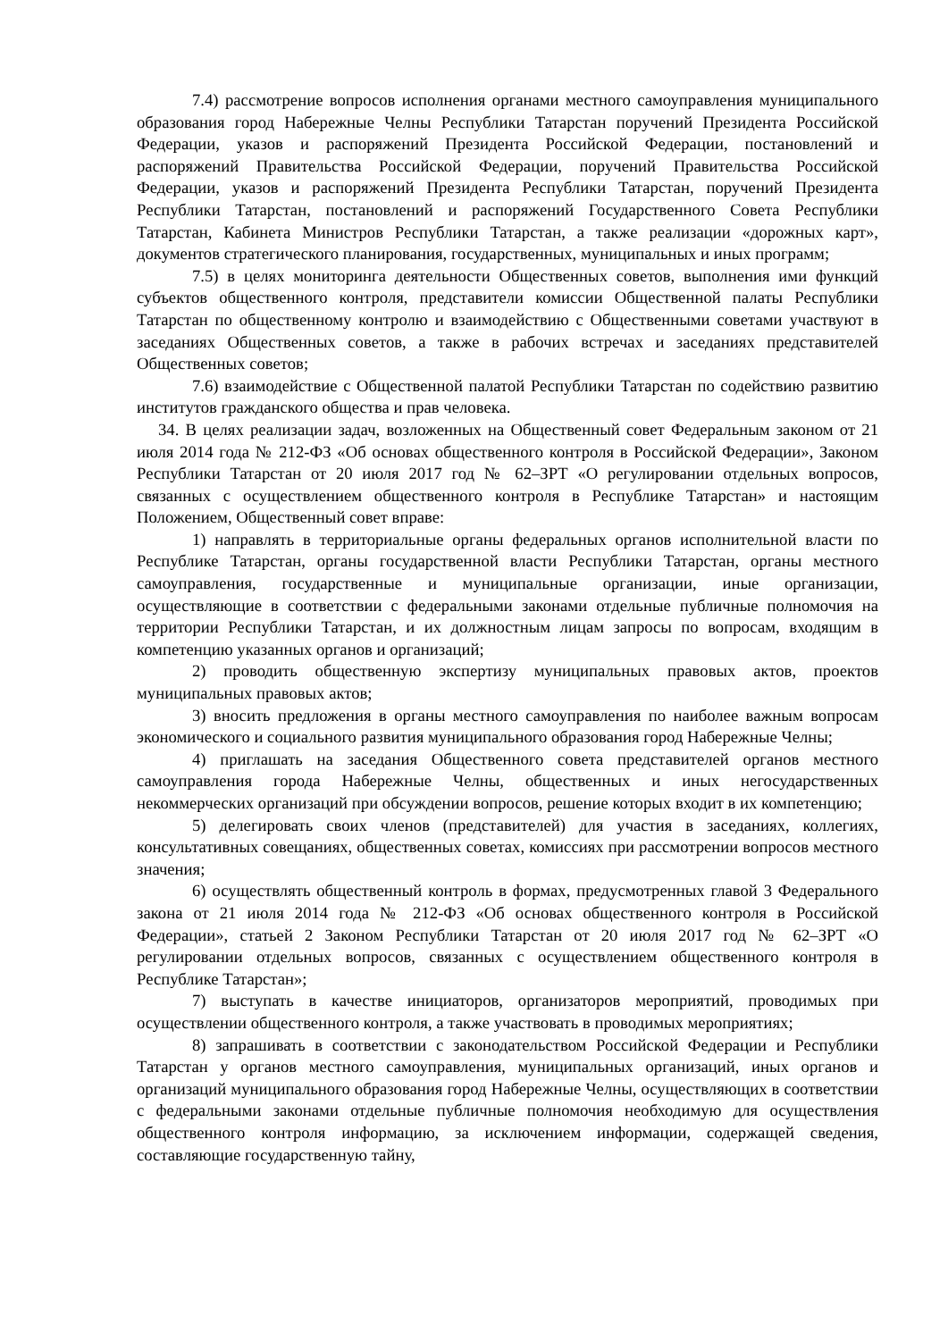7.4) рассмотрение вопросов исполнения органами местного самоуправления муниципального образования город Набережные Челны Республики Татарстан поручений Президента Российской Федерации, указов и распоряжений Президента Российской Федерации, постановлений и распоряжений Правительства Российской Федерации, поручений Правительства Российской Федерации, указов и распоряжений Президента Республики Татарстан, поручений Президента Республики Татарстан, постановлений и распоряжений Государственного Совета Республики Татарстан, Кабинета Министров Республики Татарстан, а также реализации «дорожных карт», документов стратегического планирования, государственных, муниципальных и иных программ;
7.5) в целях мониторинга деятельности Общественных советов, выполнения ими функций субъектов общественного контроля, представители комиссии Общественной палаты Республики Татарстан по общественному контролю и взаимодействию с Общественными советами участвуют в заседаниях Общественных советов, а также в рабочих встречах и заседаниях представителей Общественных советов;
7.6) взаимодействие с Общественной палатой Республики Татарстан по содействию развитию институтов гражданского общества и прав человека.
34. В целях реализации задач, возложенных на Общественный совет Федеральным законом от 21 июля 2014 года № 212-ФЗ «Об основах общественного контроля в Российской Федерации», Законом Республики Татарстан от 20 июля 2017 год № 62–ЗРТ «О регулировании отдельных вопросов, связанных с осуществлением общественного контроля в Республике Татарстан» и настоящим Положением, Общественный совет вправе:
1) направлять в территориальные органы федеральных органов исполнительной власти по Республике Татарстан, органы государственной власти Республики Татарстан, органы местного самоуправления, государственные и муниципальные организации, иные организации, осуществляющие в соответствии с федеральными законами отдельные публичные полномочия на территории Республики Татарстан, и их должностным лицам запросы по вопросам, входящим в компетенцию указанных органов и организаций;
2) проводить общественную экспертизу муниципальных правовых актов, проектов муниципальных правовых актов;
3) вносить предложения в органы местного самоуправления по наиболее важным вопросам экономического и социального развития муниципального образования город Набережные Челны;
4) приглашать на заседания Общественного совета представителей органов местного самоуправления города Набережные Челны, общественных и иных негосударственных некоммерческих организаций при обсуждении вопросов, решение которых входит в их компетенцию;
5) делегировать своих членов (представителей) для участия в заседаниях, коллегиях, консультативных совещаниях, общественных советах, комиссиях при рассмотрении вопросов местного значения;
6) осуществлять общественный контроль в формах, предусмотренных главой 3 Федерального закона от 21 июля 2014 года № 212-ФЗ «Об основах общественного контроля в Российской Федерации», статьей 2 Законом Республики Татарстан от 20 июля 2017 год № 62–ЗРТ «О регулировании отдельных вопросов, связанных с осуществлением общественного контроля в Республике Татарстан»;
7) выступать в качестве инициаторов, организаторов мероприятий, проводимых при осуществлении общественного контроля, а также участвовать в проводимых мероприятиях;
8) запрашивать в соответствии с законодательством Российской Федерации и Республики Татарстан у органов местного самоуправления, муниципальных организаций, иных органов и организаций муниципального образования город Набережные Челны, осуществляющих в соответствии с федеральными законами отдельные публичные полномочия необходимую для осуществления общественного контроля информацию, за исключением информации, содержащей сведения, составляющие государственную тайну,